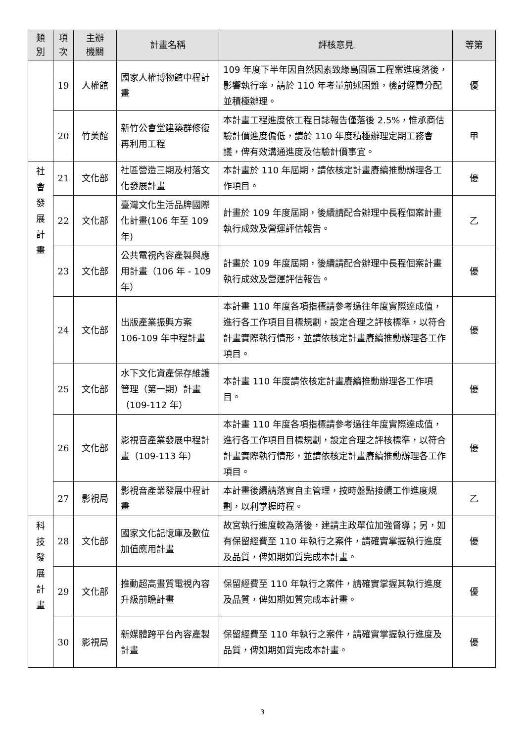| 類 別 | 項 次 | 主辦 機關 | 計畫名稱 | 評核意見 | 等第 |
| --- | --- | --- | --- | --- | --- |
| | 19 | 人權館 | 國家人權博物館中程計畫 | 109 年度下半年因自然因素致綠島園區工程案進度落後，影響執行率，請於 110 年考量前述困難，檢討經費分配並積極辦理。 | 優 |
| | 20 | 竹美館 | 新竹公會堂建築群修復再利用工程 | 本計畫工程進度依工程日誌報告僅落後 2.5%，惟承商估驗計價進度偏低，請於 110 年度積極辦理定期工務會議，俾有效溝通進度及估驗計價事宜。 | 甲 |
| 社 會 發 展 計 畫 | 21 | 文化部 | 社區營造三期及村落文化發展計畫 | 本計畫於 110 年屆期，請依核定計畫賡續推動辦理各工作項目。 | 優 |
| | 22 | 文化部 | 臺灣文化生活品牌國際化計畫(106 年至 109 年) | 計畫於 109 年度屆期，後續請配合辦理中長程個案計畫執行成效及營運評估報告。 | 乙 |
| | 23 | 文化部 | 公共電視內容產製與應用計畫（106 年 - 109 年） | 計畫於 109 年度屆期，後續請配合辦理中長程個案計畫執行成效及營運評估報告。 | 優 |
| | 24 | 文化部 | 出版產業振興方案 106-109 年中程計畫 | 本計畫 110 年度各項指標請參考過往年度實際達成值，進行各工作項目目標規劃，設定合理之評核標準，以符合計畫實際執行情形，並請依核定計畫賡續推動辦理各工作項目。 | 優 |
| | 25 | 文化部 | 水下文化資產保存維護管理（第一期）計畫（109-112 年） | 本計畫 110 年度請依核定計畫賡續推動辦理各工作項目。 | 優 |
| | 26 | 文化部 | 影視音產業發展中程計畫（109-113 年） | 本計畫 110 年度各項指標請參考過往年度實際達成值，進行各工作項目目標規劃，設定合理之評核標準，以符合計畫實際執行情形，並請依核定計畫賡續推動辦理各工作項目。 | 優 |
| | 27 | 影視局 | 影視音產業發展中程計畫 | 本計畫後續請落實自主管理，按時盤點接續工作進度規劃，以利掌握時程。 | 乙 |
| 科 技 發 展 計 畫 | 28 | 文化部 | 國家文化記憶庫及數位加值應用計畫 | 故宮執行進度較為落後，建請主政單位加強督導；另，如有保留經費至 110 年執行之案件，請確實掌握執行進度及品質，俾如期如質完成本計畫。 | 優 |
| | 29 | 文化部 | 推動超高畫質電視內容升級前瞻計畫 | 保留經費至 110 年執行之案件，請確實掌握其執行進度及品質，俾如期如質完成本計畫。 | 優 |
| | 30 | 影視局 | 新媒體跨平台內容產製計畫 | 保留經費至 110 年執行之案件，請確實掌握執行進度及品質，俾如期如質完成本計畫。 | 優 |
3